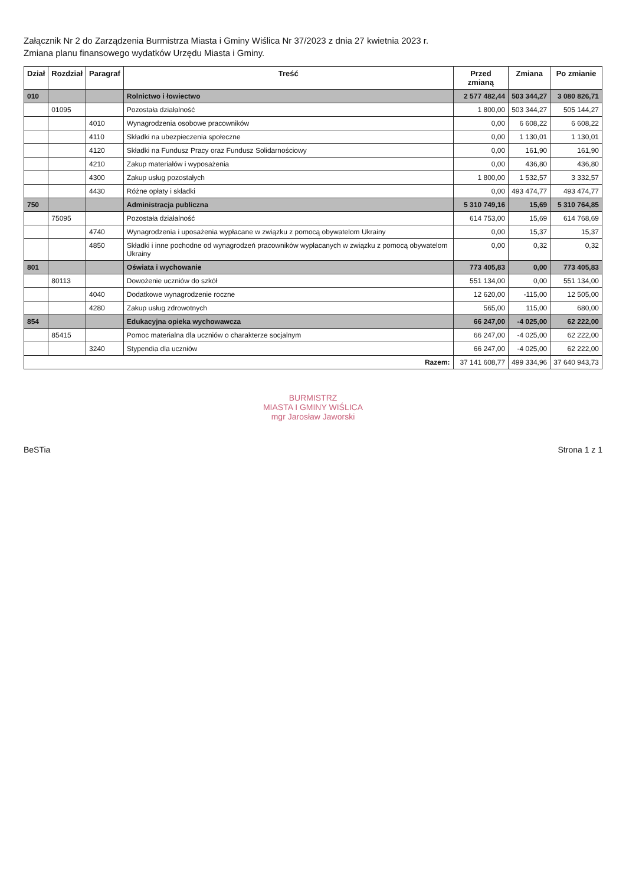Załącznik Nr 2 do Zarządzenia Burmistrza Miasta i Gminy Wiślica Nr 37/2023 z dnia 27 kwietnia 2023 r.
Zmiana planu finansowego wydatków Urzędu Miasta i Gminy.
| Dział | Rozdział | Paragraf | Treść | Przed zmianą | Zmiana | Po zmianie |
| --- | --- | --- | --- | --- | --- | --- |
| 010 | | | Rolnictwo i łowiectwo | 2 577 482,44 | 503 344,27 | 3 080 826,71 |
| | 01095 | | Pozostała działalność | 1 800,00 | 503 344,27 | 505 144,27 |
| | | 4010 | Wynagrodzenia osobowe pracowników | 0,00 | 6 608,22 | 6 608,22 |
| | | 4110 | Składki na ubezpieczenia społeczne | 0,00 | 1 130,01 | 1 130,01 |
| | | 4120 | Składki na Fundusz Pracy oraz Fundusz Solidarnościowy | 0,00 | 161,90 | 161,90 |
| | | 4210 | Zakup materiałów i wyposażenia | 0,00 | 436,80 | 436,80 |
| | | 4300 | Zakup usług pozostałych | 1 800,00 | 1 532,57 | 3 332,57 |
| | | 4430 | Różne opłaty i składki | 0,00 | 493 474,77 | 493 474,77 |
| 750 | | | Administracja publiczna | 5 310 749,16 | 15,69 | 5 310 764,85 |
| | 75095 | | Pozostała działalność | 614 753,00 | 15,69 | 614 768,69 |
| | | 4740 | Wynagrodzenia i uposażenia wypłacane w związku z pomocą obywatelom Ukrainy | 0,00 | 15,37 | 15,37 |
| | | 4850 | Składki i inne pochodne od wynagrodzeń pracowników wypłacanych w związku z pomocą obywatelom Ukrainy | 0,00 | 0,32 | 0,32 |
| 801 | | | Oświata i wychowanie | 773 405,83 | 0,00 | 773 405,83 |
| | 80113 | | Dowożenie uczniów do szkół | 551 134,00 | 0,00 | 551 134,00 |
| | | 4040 | Dodatkowe wynagrodzenie roczne | 12 620,00 | -115,00 | 12 505,00 |
| | | 4280 | Zakup usług zdrowotnych | 565,00 | 115,00 | 680,00 |
| 854 | | | Edukacyjna opieka wychowawcza | 66 247,00 | -4 025,00 | 62 222,00 |
| | 85415 | | Pomoc materialna dla uczniów o charakterze socjalnym | 66 247,00 | -4 025,00 | 62 222,00 |
| | | 3240 | Stypendia dla uczniów | 66 247,00 | -4 025,00 | 62 222,00 |
| Razem: | | | | 37 141 608,77 | 499 334,96 | 37 640 943,73 |
BURMISTRZ
MIASTA I GMINY WIŚLICA
mgr Jarosław Jaworski
BeSTia Strona 1 z 1